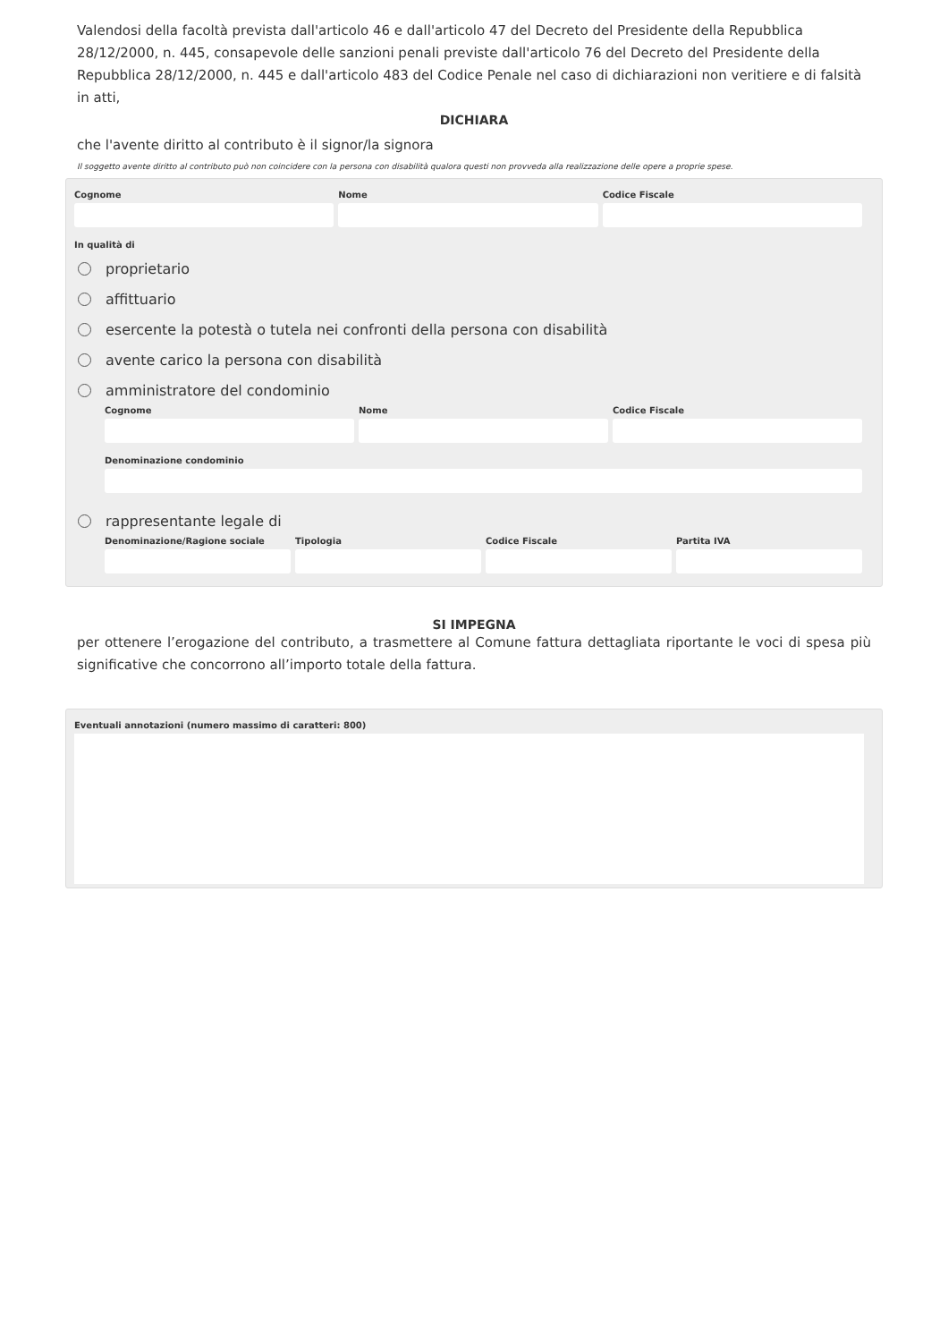Valendosi della facoltà prevista dall'articolo 46 e dall'articolo 47 del Decreto del Presidente della Repubblica 28/12/2000, n. 445, consapevole delle sanzioni penali previste dall'articolo 76 del Decreto del Presidente della Repubblica 28/12/2000, n. 445 e dall'articolo 483 del Codice Penale nel caso di dichiarazioni non veritiere e di falsità in atti,
DICHIARA
che l'avente diritto al contributo è il signor/la signora
Il soggetto avente diritto al contributo può non coincidere con la persona con disabilità qualora questi non provveda alla realizzazione delle opere a proprie spese.
Cognome Nome Codice Fiscale
In qualità di
proprietario
affittuario
esercente la potestà o tutela nei confronti della persona con disabilità
avente carico la persona con disabilità
amministratore del condominio
Cognome Nome Codice Fiscale
Denominazione condominio
rappresentante legale di
Denominazione/Ragione sociale Tipologia Codice Fiscale Partita IVA
SI IMPEGNA
per ottenere l’erogazione del contributo, a trasmettere al Comune fattura dettagliata riportante le voci di spesa più significative che concorrono all’importo totale della fattura.
Eventuali annotazioni (numero massimo di caratteri: 800)